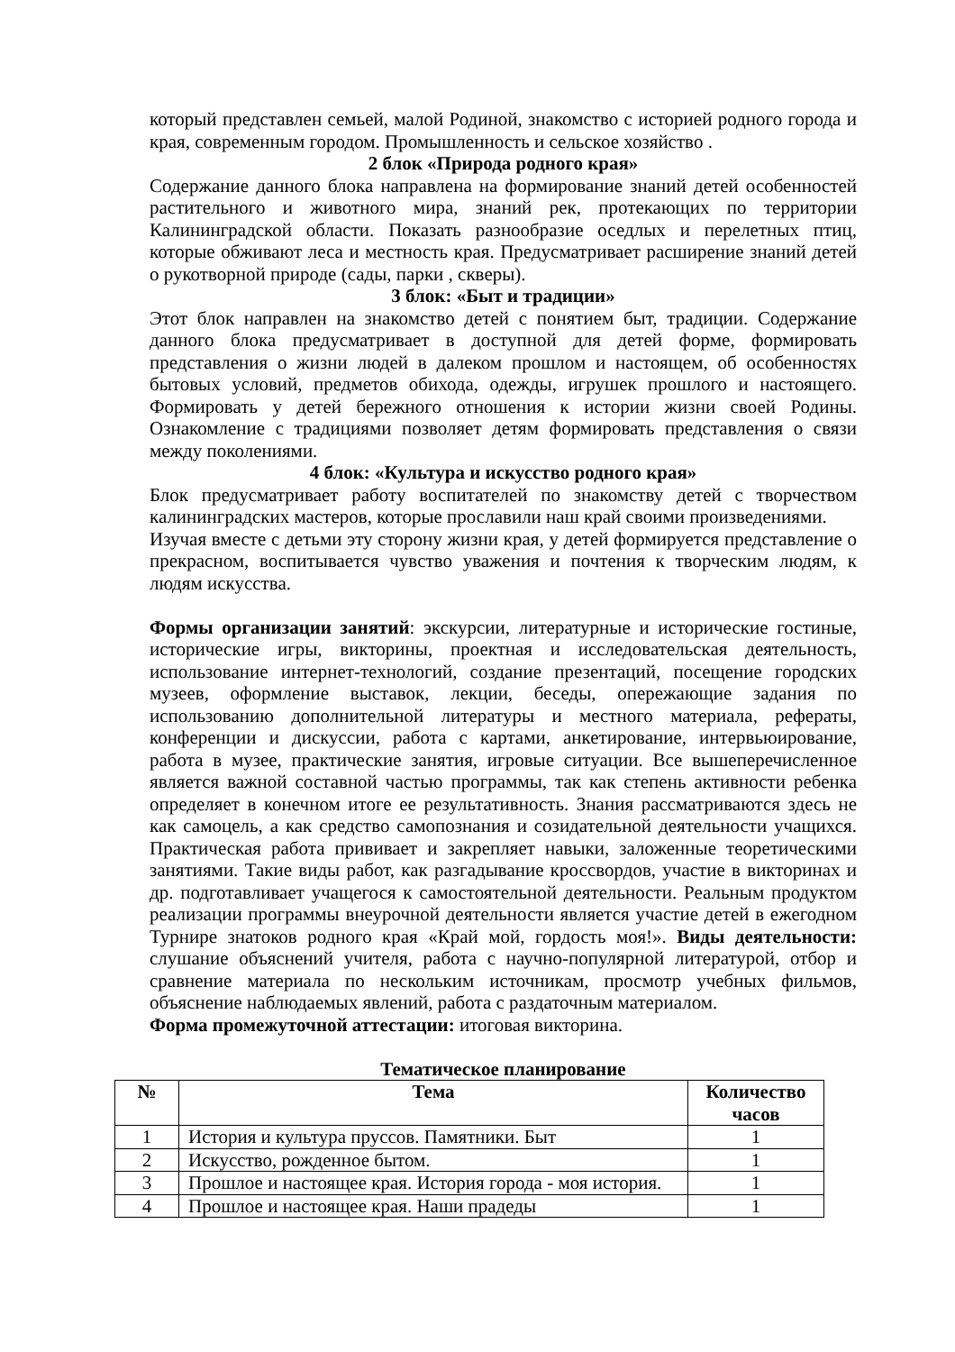который представлен семьей, малой Родиной, знакомство с историей родного города и края, современным городом. Промышленность и сельское хозяйство .
2 блок «Природа родного края»
Содержание данного блока направлена на формирование знаний детей особенностей растительного и животного мира, знаний рек, протекающих по территории Калининградской области. Показать разнообразие оседлых и перелетных птиц, которые обживают леса и местность края. Предусматривает расширение знаний детей о рукотворной природе (сады, парки , скверы).
3 блок: «Быт и традиции»
Этот блок направлен на знакомство детей с понятием быт, традиции. Содержание данного блока предусматривает в доступной для детей форме, формировать представления о жизни людей в далеком прошлом и настоящем, об особенностях бытовых условий, предметов обихода, одежды, игрушек прошлого и настоящего. Формировать у детей бережного отношения к истории жизни своей Родины. Ознакомление с традициями позволяет детям формировать представления о связи между поколениями.
4 блок: «Культура и искусство родного края»
Блок предусматривает работу воспитателей по знакомству детей с творчеством калининградских мастеров, которые прославили наш край своими произведениями.
Изучая вместе с детьми эту сторону жизни края, у детей формируется представление о прекрасном, воспитывается чувство уважения и почтения к творческим людям, к людям искусства.
Формы организации занятий: экскурсии, литературные и исторические гостиные, исторические игры, викторины, проектная и исследовательская деятельность, использование интернет-технологий, создание презентаций, посещение городских музеев, оформление выставок, лекции, беседы, опережающие задания по использованию дополнительной литературы и местного материала, рефераты, конференции и дискуссии, работа с картами, анкетирование, интервьюирование, работа в музее, практические занятия, игровые ситуации. Все вышеперечисленное является важной составной частью программы, так как степень активности ребенка определяет в конечном итоге ее результативность. Знания рассматриваются здесь не как самоцель, а как средство самопознания и созидательной деятельности учащихся. Практическая работа прививает и закрепляет навыки, заложенные теоретическими занятиями. Такие виды работ, как разгадывание кроссвордов, участие в викторинах и др. подготавливает учащегося к самостоятельной деятельности. Реальным продуктом реализации программы внеурочной деятельности является участие детей в ежегодном Турнире знатоков родного края «Край мой, гордость моя!». Виды деятельности: слушание объяснений учителя, работа с научно-популярной литературой, отбор и сравнение материала по нескольким источникам, просмотр учебных фильмов, объяснение наблюдаемых явлений, работа с раздаточным материалом.
Форма промежуточной аттестации: итоговая викторина.
Тематическое планирование
| № | Тема | Количество часов |
| --- | --- | --- |
| 1 | История и культура пруссов. Памятники. Быт | 1 |
| 2 | Искусство, рожденное бытом. | 1 |
| 3 | Прошлое и настоящее края. История города - моя история. | 1 |
| 4 | Прошлое и настоящее края. Наши прадеды | 1 |